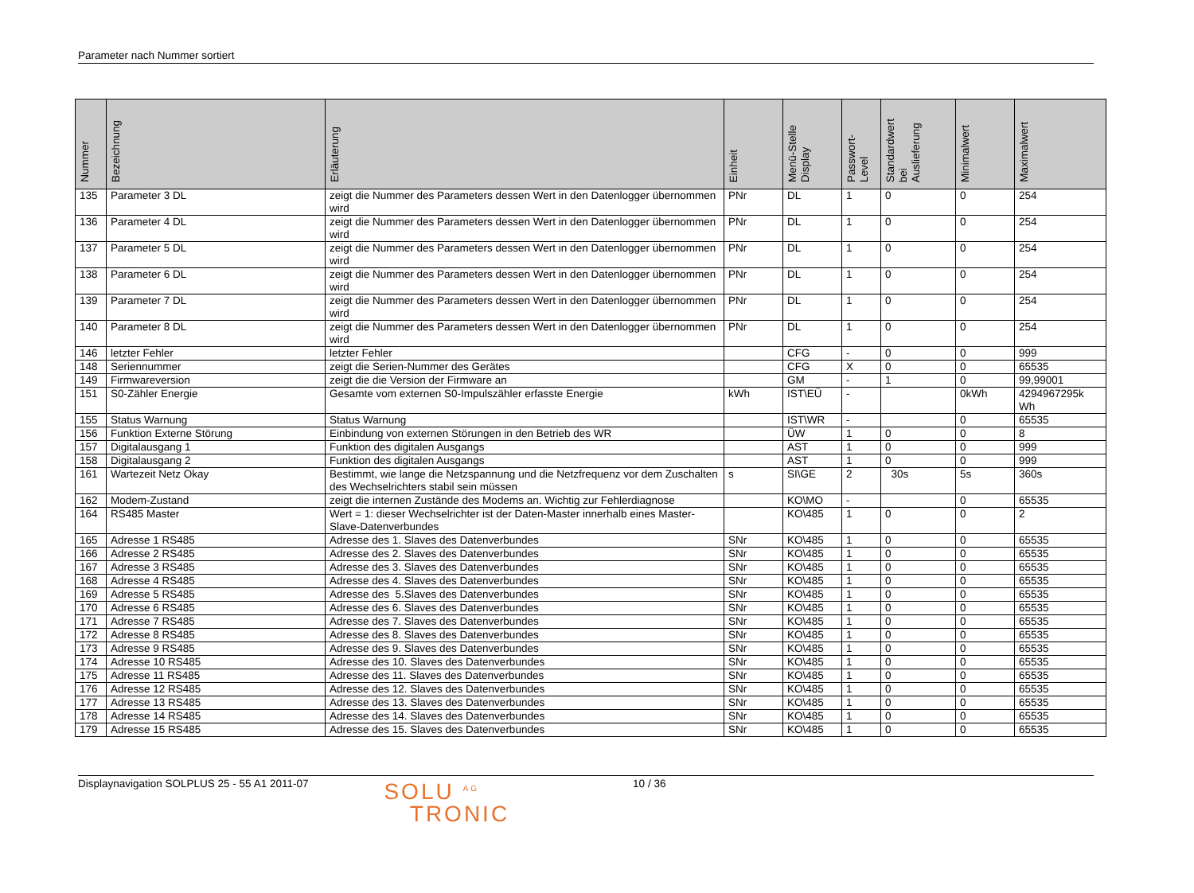Parameter nach Nummer sortiert
| Nummer | Bezeichnung | Erläuterung | Einheit | Menü-Stelle Display | Passwort- Level | Standardwert bei Auslieferung | Minimalwert | Maximalwert |
| --- | --- | --- | --- | --- | --- | --- | --- | --- |
| 135 | Parameter 3 DL | zeigt die Nummer des Parameters dessen Wert in den Datenlogger übernommen wird | PNr | DL | 1 | 0 | 0 | 254 |
| 136 | Parameter 4 DL | zeigt die Nummer des Parameters dessen Wert in den Datenlogger übernommen wird | PNr | DL | 1 | 0 | 0 | 254 |
| 137 | Parameter 5 DL | zeigt die Nummer des Parameters dessen Wert in den Datenlogger übernommen wird | PNr | DL | 1 | 0 | 0 | 254 |
| 138 | Parameter 6 DL | zeigt die Nummer des Parameters dessen Wert in den Datenlogger übernommen wird | PNr | DL | 1 | 0 | 0 | 254 |
| 139 | Parameter 7 DL | zeigt die Nummer des Parameters dessen Wert in den Datenlogger übernommen wird | PNr | DL | 1 | 0 | 0 | 254 |
| 140 | Parameter 8 DL | zeigt die Nummer des Parameters dessen Wert in den Datenlogger übernommen wird | PNr | DL | 1 | 0 | 0 | 254 |
| 146 | letzter Fehler | letzter Fehler | | CFG | - | 0 | 0 | 999 |
| 148 | Seriennummer | zeigt die Serien-Nummer des Gerätes | | CFG | X | 0 | 0 | 65535 |
| 149 | Firmwareversion | zeigt die die Version der Firmware an | | GM | - | 1 | 0 | 99,99001 |
| 151 | S0-Zähler Energie | Gesamte vom externen S0-Impulszähler erfasste Energie | kWh | IST\EÜ | - | | 0kWh | 4294967295k Wh |
| 155 | Status Warnung | Status Warnung | | IST\WR | - | | 0 | 65535 |
| 156 | Funktion Externe Störung | Einbindung von externen Störungen in den Betrieb des WR | | ÜW | 1 | 0 | 0 | 8 |
| 157 | Digitalausgang 1 | Funktion des digitalen Ausgangs | | AST | 1 | 0 | 0 | 999 |
| 158 | Digitalausgang 2 | Funktion des digitalen Ausgangs | | AST | 1 | 0 | 0 | 999 |
| 161 | Wartezeit Netz Okay | Bestimmt, wie lange die Netzspannung und die Netzfrequenz vor dem Zuschalten des Wechselrichters stabil sein müssen | s | SI\GE | 2 | 30s | 5s | 360s |
| 162 | Modem-Zustand | zeigt die internen Zustände des Modems an. Wichtig zur Fehlerdiagnose | | KO\MO | - | | 0 | 65535 |
| 164 | RS485 Master | Wert = 1: dieser Wechselrichter ist der Daten-Master innerhalb eines Master-Slave-Datenverbundes | | KO\485 | 1 | 0 | 0 | 2 |
| 165 | Adresse 1 RS485 | Adresse des 1. Slaves des Datenverbundes | SNr | KO\485 | 1 | 0 | 0 | 65535 |
| 166 | Adresse 2 RS485 | Adresse des 2. Slaves des Datenverbundes | SNr | KO\485 | 1 | 0 | 0 | 65535 |
| 167 | Adresse 3 RS485 | Adresse des 3. Slaves des Datenverbundes | SNr | KO\485 | 1 | 0 | 0 | 65535 |
| 168 | Adresse 4 RS485 | Adresse des 4. Slaves des Datenverbundes | SNr | KO\485 | 1 | 0 | 0 | 65535 |
| 169 | Adresse 5 RS485 | Adresse des 5.Slaves des Datenverbundes | SNr | KO\485 | 1 | 0 | 0 | 65535 |
| 170 | Adresse 6 RS485 | Adresse des 6. Slaves des Datenverbundes | SNr | KO\485 | 1 | 0 | 0 | 65535 |
| 171 | Adresse 7 RS485 | Adresse des 7. Slaves des Datenverbundes | SNr | KO\485 | 1 | 0 | 0 | 65535 |
| 172 | Adresse 8 RS485 | Adresse des 8. Slaves des Datenverbundes | SNr | KO\485 | 1 | 0 | 0 | 65535 |
| 173 | Adresse 9 RS485 | Adresse des 9. Slaves des Datenverbundes | SNr | KO\485 | 1 | 0 | 0 | 65535 |
| 174 | Adresse 10 RS485 | Adresse des 10. Slaves des Datenverbundes | SNr | KO\485 | 1 | 0 | 0 | 65535 |
| 175 | Adresse 11 RS485 | Adresse des 11. Slaves des Datenverbundes | SNr | KO\485 | 1 | 0 | 0 | 65535 |
| 176 | Adresse 12 RS485 | Adresse des 12. Slaves des Datenverbundes | SNr | KO\485 | 1 | 0 | 0 | 65535 |
| 177 | Adresse 13 RS485 | Adresse des 13. Slaves des Datenverbundes | SNr | KO\485 | 1 | 0 | 0 | 65535 |
| 178 | Adresse 14 RS485 | Adresse des 14. Slaves des Datenverbundes | SNr | KO\485 | 1 | 0 | 0 | 65535 |
| 179 | Adresse 15 RS485 | Adresse des 15. Slaves des Datenverbundes | SNr | KO\485 | 1 | 0 | 0 | 65535 |
Displaynavigation SOLPLUS 25 - 55 A1 2011-07
SOLU <sup>AG</sup>
TRONIC
10 / 36